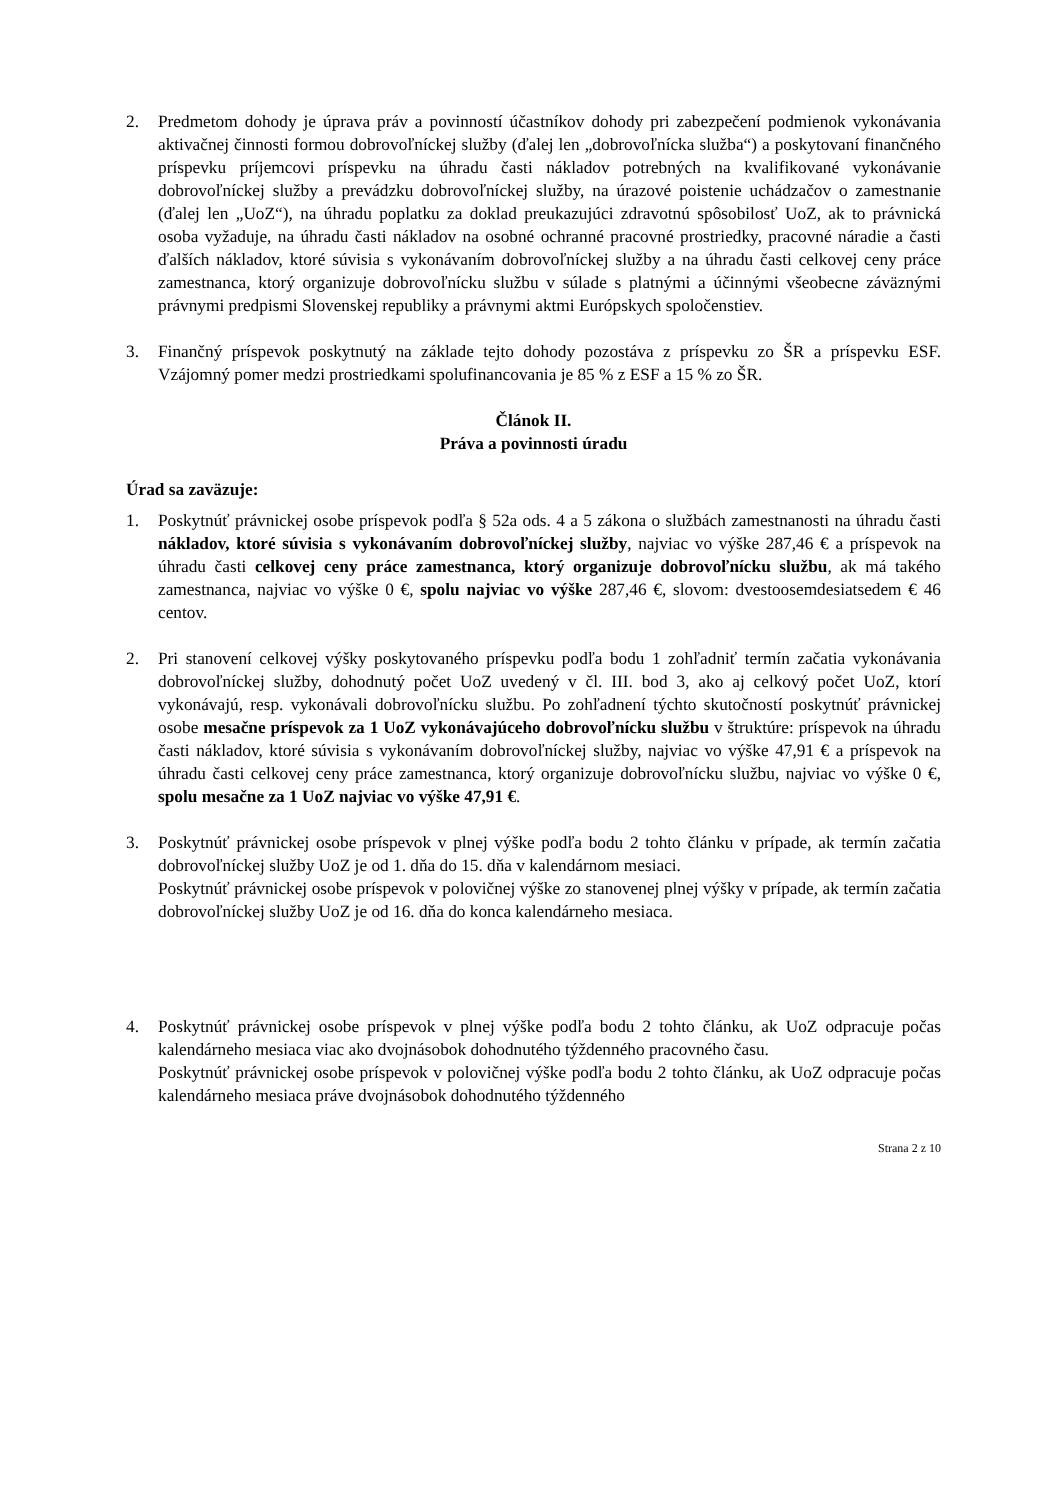2. Predmetom dohody je úprava práv a povinností účastníkov dohody pri zabezpečení podmienok vykonávania aktivačnej činnosti formou dobrovoľníckej služby (ďalej len „dobrovoľnícka služba“) a poskytovaní finančného príspevku príjemcovi príspevku na úhradu časti nákladov potrebných na kvalifikované vykonávanie dobrovoľníckej služby a prevádzku dobrovoľníckej služby, na úrazové poistenie uchádzačov o zamestnanie (ďalej len „UoZ“), na úhradu poplatku za doklad preukazujúci zdravotnú spôsobilosť UoZ, ak to právnická osoba vyžaduje, na úhradu časti nákladov na osobné ochranné pracovné prostriedky, pracovné náradie a časti ďalších nákladov, ktoré súvisia s vykonávaním dobrovoľníckej služby a na úhradu časti celkovej ceny práce zamestnanca, ktorý organizuje dobrovoľnícku službu v súlade s platnými a účinnými všeobecne záväznými právnymi predpismi Slovenskej republiky a právnymi aktmi Európskych spoločenstiev.
3. Finančný príspevok poskytnutý na základe tejto dohody pozostáva z príspevku zo ŠR a príspevku ESF. Vzájomný pomer medzi prostriedkami spolufinancovania je 85 % z ESF a 15 % zo ŠR.
Článok II.
Práva a povinnosti úradu
Úrad sa zaväzuje:
1. Poskytnúť právnickej osobe príspevok podľa § 52a ods. 4 a 5 zákona o službách zamestnanosti na úhradu časti nákladov, ktoré súvisia s vykonávaním dobrovoľníckej služby, najviac vo výške 287,46 € a príspevok na úhradu časti celkovej ceny práce zamestnanca, ktorý organizuje dobrovoľnícku službu, ak má takého zamestnanca, najviac vo výške 0 €, spolu najviac vo výške 287,46 €, slovom: dvestoosemdesiatsedem € 46 centov.
2. Pri stanovení celkovej výšky poskytovaného príspevku podľa bodu 1 zohľadniť termín začatia vykonávania dobrovoľníckej služby, dohodnutý počet UoZ uvedený v čl. III. bod 3, ako aj celkový počet UoZ, ktorí vykonávajú, resp. vykonávali dobrovoľnícku službu. Po zohľadnení týchto skutočností poskytnúť právnickej osobe mesačne príspevok za 1 UoZ vykonávajúceho dobrovoľnícku službu v štruktúre: príspevok na úhradu časti nákladov, ktoré súvisia s vykonávaním dobrovoľníckej služby, najviac vo výške 47,91 € a príspevok na úhradu časti celkovej ceny práce zamestnanca, ktorý organizuje dobrovoľnícku službu, najviac vo výške 0 €, spolu mesačne za 1 UoZ najviac vo výške 47,91 €.
3. Poskytnúť právnickej osobe príspevok v plnej výške podľa bodu 2 tohto článku v prípade, ak termín začatia dobrovoľníckej služby UoZ je od 1. dňa do 15. dňa v kalendárnom mesiaci.
Poskytnúť právnickej osobe príspevok v polovičnej výške zo stanovenej plnej výšky v prípade, ak termín začatia dobrovoľníckej služby UoZ je od 16. dňa do konca kalendárneho mesiaca.
4. Poskytnúť právnickej osobe príspevok v plnej výške podľa bodu 2 tohto článku, ak UoZ odpracuje počas kalendárneho mesiaca viac ako dvojnásobok dohodnutého týždenného pracovného času.
Poskytnúť právnickej osobe príspevok v polovičnej výške podľa bodu 2 tohto článku, ak UoZ odpracuje počas kalendárneho mesiaca práve dvojnásobok dohodnutého týždenného
Strana 2 z 10